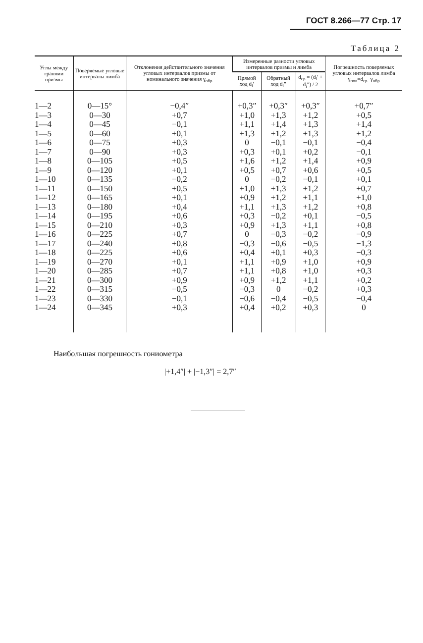ГОСТ 8.266—77 Стр. 17
Таблица 2
| Углы между гранями призмы | Поверяемые угловые интервалы лимба | Отклонения действительного значения угловых интервалов призмы от номинального значения γ<sub>обр</sub> | Измеренные разности угловых интервалов призмы и лимба | | | Погрешность поверяемых угловых интервалов лимба γ<sub>пов</sub>=d<sub>ср</sub>−γ<sub>обр</sub> |
| --- | --- | --- | --- | --- | --- | --- |
| | | | Прямой ход d<sub>i</sub>′ | Обратный ход d<sub>i</sub>″ | d<sub>ср</sub> = (d<sub>i</sub>′ + d<sub>i</sub>″) / 2 | |
| 1—2 1—3 1—4 1—5 1—6 1—7 1—8 1—9 1—10 1—11 1—12 1—13 1—14 1—15 1—16 1—17 1—18 1—19 1—20 1—21 1—22 1—23 1—24 | 0—15° 0—30 0—45 0—60 0—75 0—90 0—105 0—120 0—135 0—150 0—165 0—180 0—195 0—210 0—225 0—240 0—225 0—270 0—285 0—300 0—315 0—330 0—345 | −0,4″ +0,7 −0,1 +0,1 +0,3 +0,3 +0,5 +0,1 −0,2 +0,5 +0,1 +0,4 +0,6 +0,3 +0,7 +0,8 +0,6 +0,1 +0,7 +0,9 −0,5 −0,1 +0,3 | +0,3″ +1,0 +1,1 +1,3 0 +0,3 +1,6 +0,5 0 +1,0 +0,9 +1,1 +0,3 +0,9 0 −0,3 +0,4 +1,1 +1,1 +0,9 −0,3 −0,6 +0,4 | +0,3″ +1,3 +1,4 +1,2 −0,1 +0,1 +1,2 +0,7 −0,2 +1,3 +1,2 +1,3 −0,2 +1,3 −0,3 −0,6 +0,1 +0,9 +0,8 +1,2 0 −0,4 +0,2 | +0,3″ +1,2 +1,3 +1,3 −0,1 +0,2 +1,4 +0,6 −0,1 +1,2 +1,1 +1,2 +0,1 +1,1 −0,2 −0,5 +0,3 +1,0 +1,0 +1,1 −0,2 −0,5 +0,3 | +0,7″ +0,5 +1,4 +1,2 −0,4 −0,1 +0,9 +0,5 +0,1 +0,7 +1,0 +0,8 −0,5 +0,8 −0,9 −1,3 −0,3 +0,9 +0,3 +0,2 +0,3 −0,4 0 |
Наибольшая погрешность гониометра
|+1,4″| + |−1,3″| = 2,7″